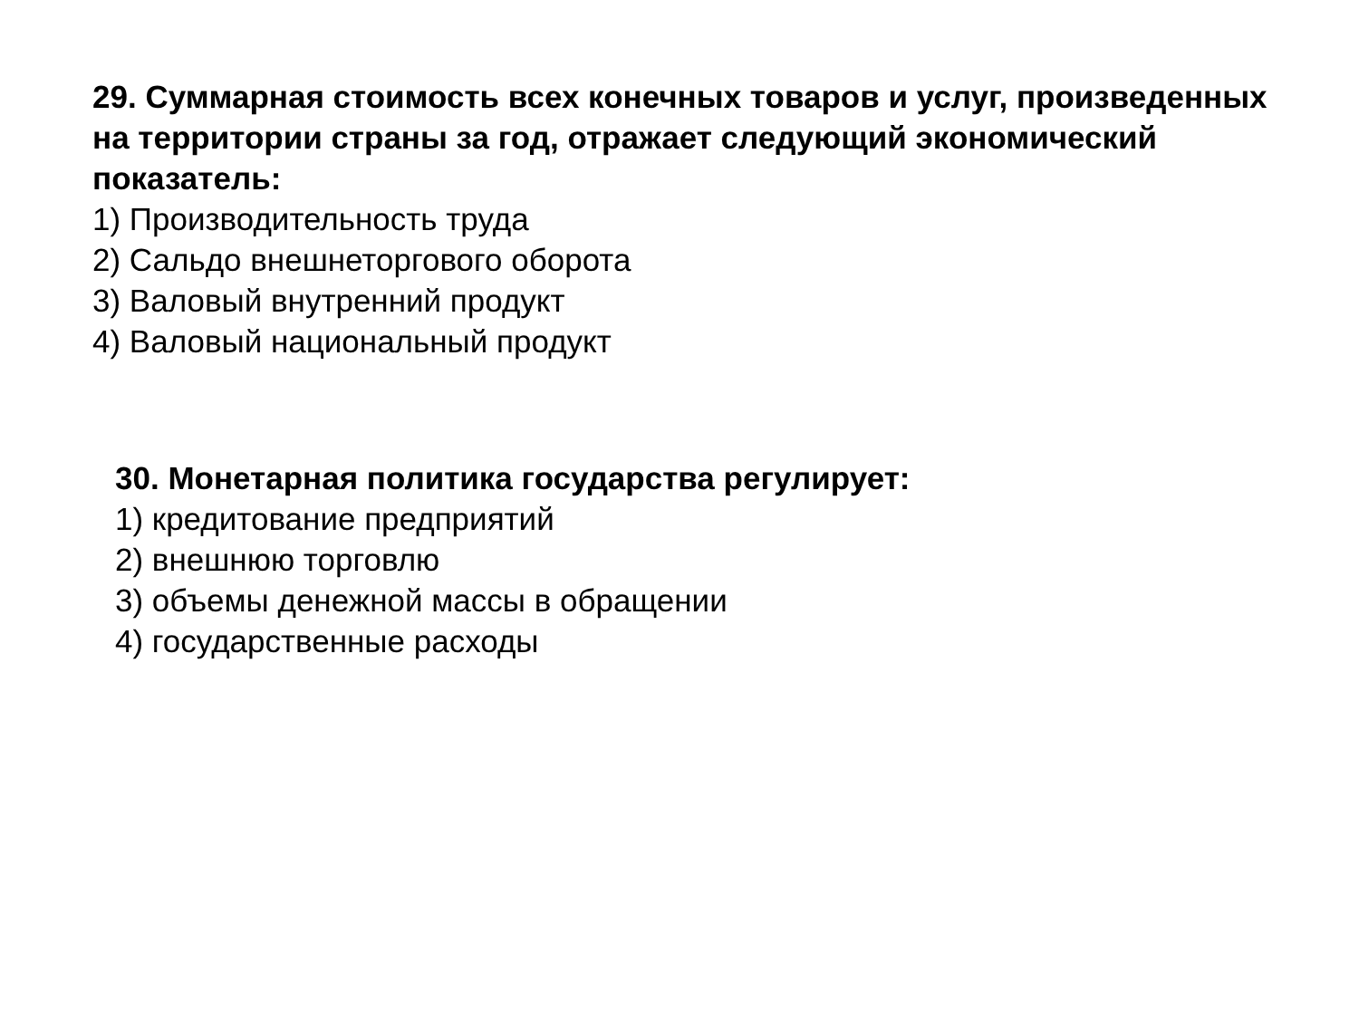29. Суммарная стоимость всех конечных товаров и услуг, произведенных на территории страны за год, отражает следующий экономический показатель:
1) Производительность труда
2) Сальдо внешнеторгового оборота
3) Валовый внутренний продукт
4) Валовый национальный продукт
30. Монетарная политика государства регулирует:
1) кредитование предприятий
2) внешнюю торговлю
3) объемы денежной массы в обращении
4) государственные расходы